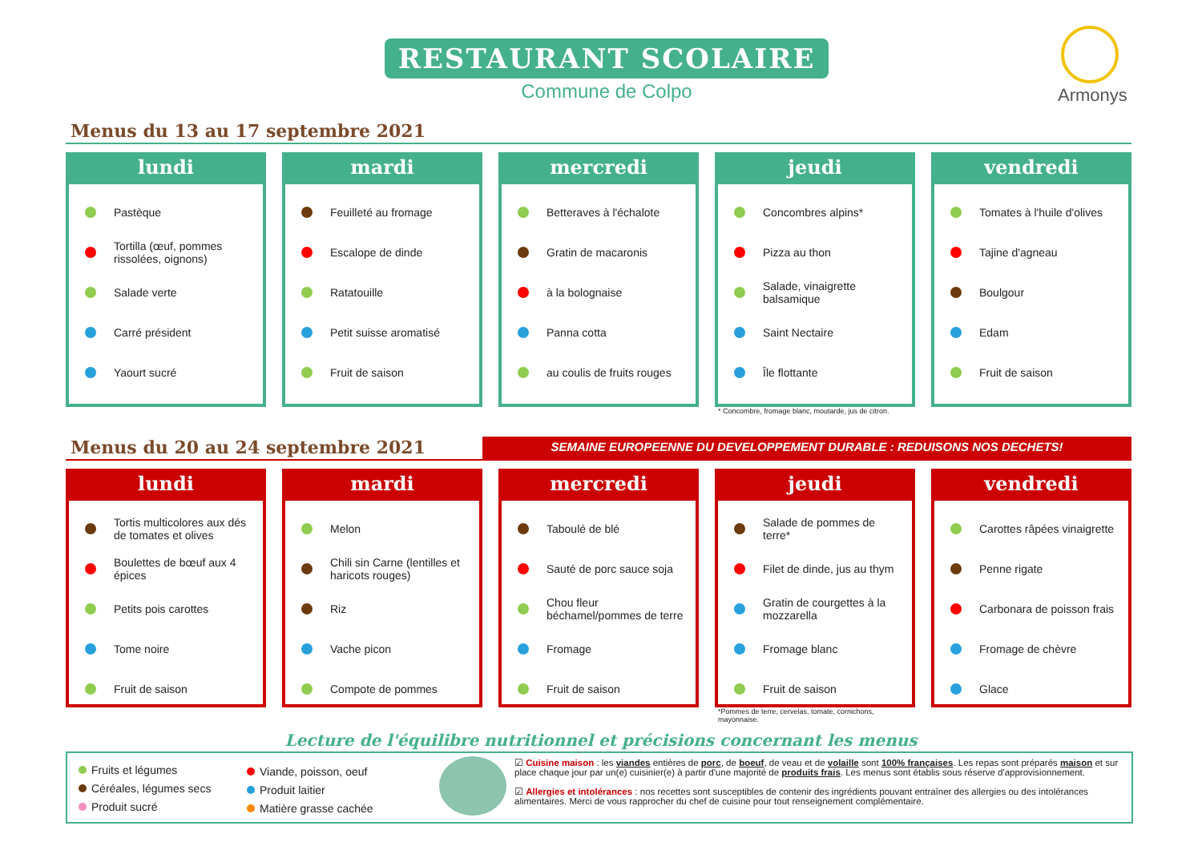RESTAURANT SCOLAIRE
Commune de Colpo
Armonys
Menus du 13 au 17 septembre 2021
lundi
Pastèque
Tortilla (œuf, pommes rissolées, oignons)
Salade verte
Carré président
Yaourt sucré
mardi
Feuilleté au fromage
Escalope de dinde
Ratatouille
Petit suisse aromatisé
Fruit de saison
mercredi
Betteraves à l'échalote
Gratin de macaronis
à la bolognaise
Panna cotta
au coulis de fruits rouges
jeudi
Concombres alpins*
Pizza au thon
Salade, vinaigrette balsamique
Saint Nectaire
Île flottante
vendredi
Tomates à l'huile d'olives
Tajine d'agneau
Boulgour
Edam
Fruit de saison
* Concombre, fromage blanc, moutarde, jus de citron.
Menus du 20 au 24 septembre 2021 SEMAINE EUROPEENNE DU DEVELOPPEMENT DURABLE : REDUISONS NOS DECHETS!
lundi
Tortis multicolores aux dés de tomates et olives
Boulettes de bœuf aux 4 épices
Petits pois carottes
Tome noire
Fruit de saison
mardi
Melon
Chili sin Carne (lentilles et haricots rouges)
Riz
Vache picon
Compote de pommes
mercredi
Taboulé de blé
Sauté de porc sauce soja
Chou fleur béchamel/pommes de terre
Fromage
Fruit de saison
jeudi
Salade de pommes de terre*
Filet de dinde, jus au thym
Gratin de courgettes à la mozzarella
Fromage blanc
Fruit de saison
vendredi
Carottes râpées vinaigrette
Penne rigate
Carbonara de poisson frais
Fromage de chèvre
Glace
*Pommes de terre, cervelas, tomate, cornichons,
mayonnaise.
Lecture de l'équilibre nutritionnel et précisions concernant les menus
Fruits et légumes
Céréales, légumes secs
Produit sucré
Viande, poisson, oeuf
Produit laitier
Matière grasse cachée
☑ Cuisine maison : les viandes entières de porc, de boeuf, de veau et de volaille sont 100% françaises. Les repas sont préparés maison et sur place chaque jour par un(e) cuisinier(e) à partir d'une majorité de produits frais. Les menus sont établis sous réserve d'approvisionnement.
☑ Allergies et intolérances : nos recettes sont susceptibles de contenir des ingrédients pouvant entraîner des allergies ou des intolérances alimentaires. Merci de vous rapprocher du chef de cuisine pour tout renseignement complémentaire.